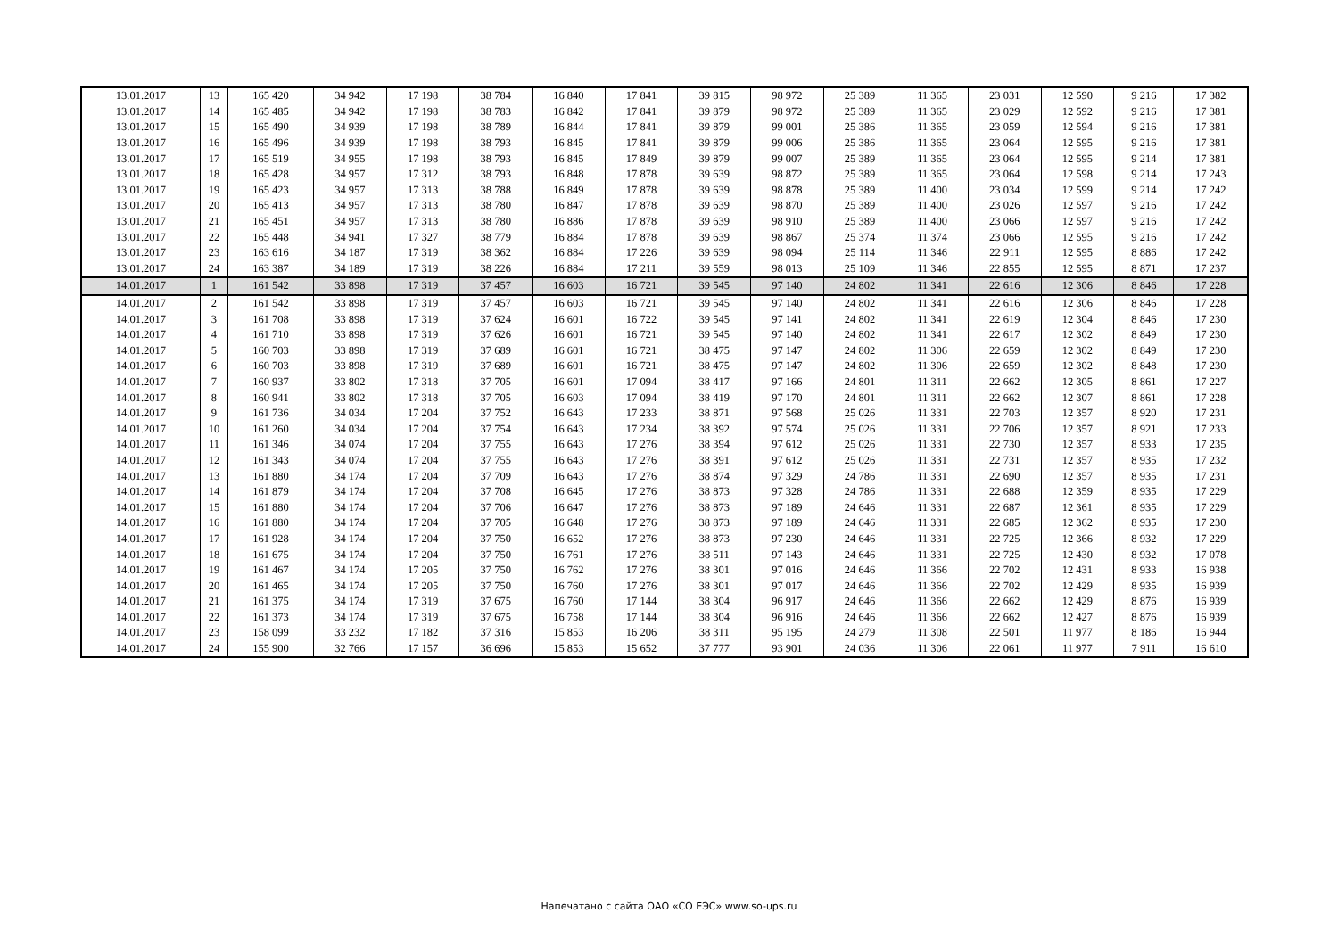| 13.01.2017 | 13 | 165 420 | 34 942 | 17 198 | 38 784 | 16 840 | 17 841 | 39 815 | 98 972 | 25 389 | 11 365 | 23 031 | 12 590 | 9 216 | 17 382 |
| 13.01.2017 | 14 | 165 485 | 34 942 | 17 198 | 38 783 | 16 842 | 17 841 | 39 879 | 98 972 | 25 389 | 11 365 | 23 029 | 12 592 | 9 216 | 17 381 |
| 13.01.2017 | 15 | 165 490 | 34 939 | 17 198 | 38 789 | 16 844 | 17 841 | 39 879 | 99 001 | 25 386 | 11 365 | 23 059 | 12 594 | 9 216 | 17 381 |
| 13.01.2017 | 16 | 165 496 | 34 939 | 17 198 | 38 793 | 16 845 | 17 841 | 39 879 | 99 006 | 25 386 | 11 365 | 23 064 | 12 595 | 9 216 | 17 381 |
| 13.01.2017 | 17 | 165 519 | 34 955 | 17 198 | 38 793 | 16 845 | 17 849 | 39 879 | 99 007 | 25 389 | 11 365 | 23 064 | 12 595 | 9 214 | 17 381 |
| 13.01.2017 | 18 | 165 428 | 34 957 | 17 312 | 38 793 | 16 848 | 17 878 | 39 639 | 98 872 | 25 389 | 11 365 | 23 064 | 12 598 | 9 214 | 17 243 |
| 13.01.2017 | 19 | 165 423 | 34 957 | 17 313 | 38 788 | 16 849 | 17 878 | 39 639 | 98 878 | 25 389 | 11 400 | 23 034 | 12 599 | 9 214 | 17 242 |
| 13.01.2017 | 20 | 165 413 | 34 957 | 17 313 | 38 780 | 16 847 | 17 878 | 39 639 | 98 870 | 25 389 | 11 400 | 23 026 | 12 597 | 9 216 | 17 242 |
| 13.01.2017 | 21 | 165 451 | 34 957 | 17 313 | 38 780 | 16 886 | 17 878 | 39 639 | 98 910 | 25 389 | 11 400 | 23 066 | 12 597 | 9 216 | 17 242 |
| 13.01.2017 | 22 | 165 448 | 34 941 | 17 327 | 38 779 | 16 884 | 17 878 | 39 639 | 98 867 | 25 374 | 11 374 | 23 066 | 12 595 | 9 216 | 17 242 |
| 13.01.2017 | 23 | 163 616 | 34 187 | 17 319 | 38 362 | 16 884 | 17 226 | 39 639 | 98 094 | 25 114 | 11 346 | 22 911 | 12 595 | 8 886 | 17 242 |
| 13.01.2017 | 24 | 163 387 | 34 189 | 17 319 | 38 226 | 16 884 | 17 211 | 39 559 | 98 013 | 25 109 | 11 346 | 22 855 | 12 595 | 8 871 | 17 237 |
| 14.01.2017 | 1 | 161 542 | 33 898 | 17 319 | 37 457 | 16 603 | 16 721 | 39 545 | 97 140 | 24 802 | 11 341 | 22 616 | 12 306 | 8 846 | 17 228 |
| 14.01.2017 | 2 | 161 542 | 33 898 | 17 319 | 37 457 | 16 603 | 16 721 | 39 545 | 97 140 | 24 802 | 11 341 | 22 616 | 12 306 | 8 846 | 17 228 |
| 14.01.2017 | 3 | 161 708 | 33 898 | 17 319 | 37 624 | 16 601 | 16 722 | 39 545 | 97 141 | 24 802 | 11 341 | 22 619 | 12 304 | 8 846 | 17 230 |
| 14.01.2017 | 4 | 161 710 | 33 898 | 17 319 | 37 626 | 16 601 | 16 721 | 39 545 | 97 140 | 24 802 | 11 341 | 22 617 | 12 302 | 8 849 | 17 230 |
| 14.01.2017 | 5 | 160 703 | 33 898 | 17 319 | 37 689 | 16 601 | 16 721 | 38 475 | 97 147 | 24 802 | 11 306 | 22 659 | 12 302 | 8 849 | 17 230 |
| 14.01.2017 | 6 | 160 703 | 33 898 | 17 319 | 37 689 | 16 601 | 16 721 | 38 475 | 97 147 | 24 802 | 11 306 | 22 659 | 12 302 | 8 848 | 17 230 |
| 14.01.2017 | 7 | 160 937 | 33 802 | 17 318 | 37 705 | 16 601 | 17 094 | 38 417 | 97 166 | 24 801 | 11 311 | 22 662 | 12 305 | 8 861 | 17 227 |
| 14.01.2017 | 8 | 160 941 | 33 802 | 17 318 | 37 705 | 16 603 | 17 094 | 38 419 | 97 170 | 24 801 | 11 311 | 22 662 | 12 307 | 8 861 | 17 228 |
| 14.01.2017 | 9 | 161 736 | 34 034 | 17 204 | 37 752 | 16 643 | 17 233 | 38 871 | 97 568 | 25 026 | 11 331 | 22 703 | 12 357 | 8 920 | 17 231 |
| 14.01.2017 | 10 | 161 260 | 34 034 | 17 204 | 37 754 | 16 643 | 17 234 | 38 392 | 97 574 | 25 026 | 11 331 | 22 706 | 12 357 | 8 921 | 17 233 |
| 14.01.2017 | 11 | 161 346 | 34 074 | 17 204 | 37 755 | 16 643 | 17 276 | 38 394 | 97 612 | 25 026 | 11 331 | 22 730 | 12 357 | 8 933 | 17 235 |
| 14.01.2017 | 12 | 161 343 | 34 074 | 17 204 | 37 755 | 16 643 | 17 276 | 38 391 | 97 612 | 25 026 | 11 331 | 22 731 | 12 357 | 8 935 | 17 232 |
| 14.01.2017 | 13 | 161 880 | 34 174 | 17 204 | 37 709 | 16 643 | 17 276 | 38 874 | 97 329 | 24 786 | 11 331 | 22 690 | 12 357 | 8 935 | 17 231 |
| 14.01.2017 | 14 | 161 879 | 34 174 | 17 204 | 37 708 | 16 645 | 17 276 | 38 873 | 97 328 | 24 786 | 11 331 | 22 688 | 12 359 | 8 935 | 17 229 |
| 14.01.2017 | 15 | 161 880 | 34 174 | 17 204 | 37 706 | 16 647 | 17 276 | 38 873 | 97 189 | 24 646 | 11 331 | 22 687 | 12 361 | 8 935 | 17 229 |
| 14.01.2017 | 16 | 161 880 | 34 174 | 17 204 | 37 705 | 16 648 | 17 276 | 38 873 | 97 189 | 24 646 | 11 331 | 22 685 | 12 362 | 8 935 | 17 230 |
| 14.01.2017 | 17 | 161 928 | 34 174 | 17 204 | 37 750 | 16 652 | 17 276 | 38 873 | 97 230 | 24 646 | 11 331 | 22 725 | 12 366 | 8 932 | 17 229 |
| 14.01.2017 | 18 | 161 675 | 34 174 | 17 204 | 37 750 | 16 761 | 17 276 | 38 511 | 97 143 | 24 646 | 11 331 | 22 725 | 12 430 | 8 932 | 17 078 |
| 14.01.2017 | 19 | 161 467 | 34 174 | 17 205 | 37 750 | 16 762 | 17 276 | 38 301 | 97 016 | 24 646 | 11 366 | 22 702 | 12 431 | 8 933 | 16 938 |
| 14.01.2017 | 20 | 161 465 | 34 174 | 17 205 | 37 750 | 16 760 | 17 276 | 38 301 | 97 017 | 24 646 | 11 366 | 22 702 | 12 429 | 8 935 | 16 939 |
| 14.01.2017 | 21 | 161 375 | 34 174 | 17 319 | 37 675 | 16 760 | 17 144 | 38 304 | 96 917 | 24 646 | 11 366 | 22 662 | 12 429 | 8 876 | 16 939 |
| 14.01.2017 | 22 | 161 373 | 34 174 | 17 319 | 37 675 | 16 758 | 17 144 | 38 304 | 96 916 | 24 646 | 11 366 | 22 662 | 12 427 | 8 876 | 16 939 |
| 14.01.2017 | 23 | 158 099 | 33 232 | 17 182 | 37 316 | 15 853 | 16 206 | 38 311 | 95 195 | 24 279 | 11 308 | 22 501 | 11 977 | 8 186 | 16 944 |
| 14.01.2017 | 24 | 155 900 | 32 766 | 17 157 | 36 696 | 15 853 | 15 652 | 37 777 | 93 901 | 24 036 | 11 306 | 22 061 | 11 977 | 7 911 | 16 610 |
Напечатано с сайта ОАО «СО ЕЭС» www.so-ups.ru